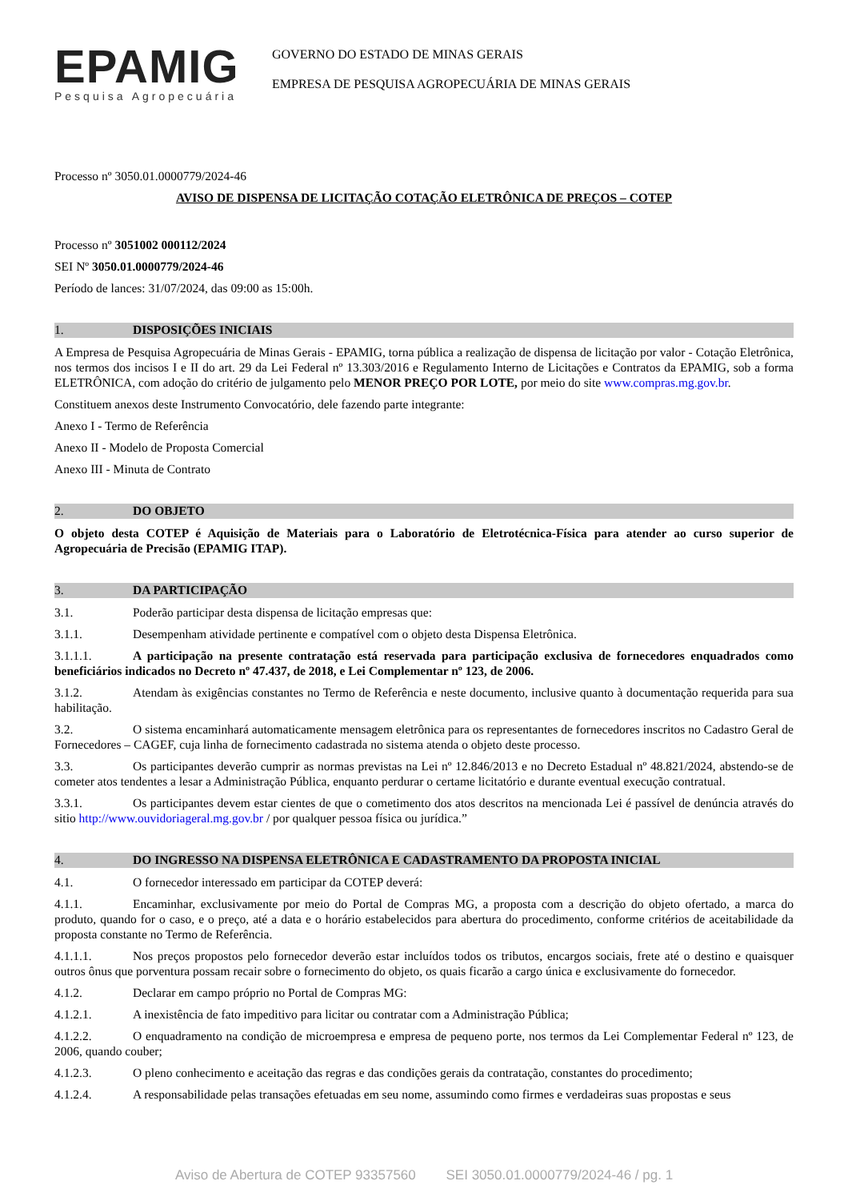EPAMIG
Pesquisa Agropecuária
GOVERNO DO ESTADO DE MINAS GERAIS
EMPRESA DE PESQUISA AGROPECUÁRIA DE MINAS GERAIS
Processo nº 3050.01.0000779/2024-46
AVISO DE DISPENSA DE LICITAÇÃO COTAÇÃO ELETRÔNICA DE PREÇOS – COTEP
Processo nº 3051002 000112/2024
SEI Nº 3050.01.0000779/2024-46
Período de lances: 31/07/2024, das 09:00 as 15:00h.
1. DISPOSIÇÕES INICIAIS
A Empresa de Pesquisa Agropecuária de Minas Gerais - EPAMIG, torna pública a realização de dispensa de licitação por valor - Cotação Eletrônica, nos termos dos incisos I e II do art. 29 da Lei Federal nº 13.303/2016 e Regulamento Interno de Licitações e Contratos da EPAMIG, sob a forma ELETRÔNICA, com adoção do critério de julgamento pelo MENOR PREÇO POR LOTE, por meio do site www.compras.mg.gov.br.
Constituem anexos deste Instrumento Convocatório, dele fazendo parte integrante:
Anexo I - Termo de Referência
Anexo II - Modelo de Proposta Comercial
Anexo III - Minuta de Contrato
2. DO OBJETO
O objeto desta COTEP é Aquisição de Materiais para o Laboratório de Eletrotécnica-Física para atender ao curso superior de Agropecuária de Precisão (EPAMIG ITAP).
3. DA PARTICIPAÇÃO
3.1. Poderão participar desta dispensa de licitação empresas que:
3.1.1. Desempenham atividade pertinente e compatível com o objeto desta Dispensa Eletrônica.
3.1.1.1. A participação na presente contratação está reservada para participação exclusiva de fornecedores enquadrados como beneficiários indicados no Decreto nº 47.437, de 2018, e Lei Complementar nº 123, de 2006.
3.1.2. Atendam às exigências constantes no Termo de Referência e neste documento, inclusive quanto à documentação requerida para sua habilitação.
3.2. O sistema encaminhará automaticamente mensagem eletrônica para os representantes de fornecedores inscritos no Cadastro Geral de Fornecedores – CAGEF, cuja linha de fornecimento cadastrada no sistema atenda o objeto deste processo.
3.3. Os participantes deverão cumprir as normas previstas na Lei nº 12.846/2013 e no Decreto Estadual nº 48.821/2024, abstendo-se de cometer atos tendentes a lesar a Administração Pública, enquanto perdurar o certame licitatório e durante eventual execução contratual.
3.3.1. Os participantes devem estar cientes de que o cometimento dos atos descritos na mencionada Lei é passível de denúncia através do sitio http://www.ouvidoriageral.mg.gov.br / por qualquer pessoa física ou jurídica.”
4. DO INGRESSO NA DISPENSA ELETRÔNICA E CADASTRAMENTO DA PROPOSTA INICIAL
4.1. O fornecedor interessado em participar da COTEP deverá:
4.1.1. Encaminhar, exclusivamente por meio do Portal de Compras MG, a proposta com a descrição do objeto ofertado, a marca do produto, quando for o caso, e o preço, até a data e o horário estabelecidos para abertura do procedimento, conforme critérios de aceitabilidade da proposta constante no Termo de Referência.
4.1.1.1. Nos preços propostos pelo fornecedor deverão estar incluídos todos os tributos, encargos sociais, frete até o destino e quaisquer outros ônus que porventura possam recair sobre o fornecimento do objeto, os quais ficarão a cargo única e exclusivamente do fornecedor.
4.1.2. Declarar em campo próprio no Portal de Compras MG:
4.1.2.1. A inexistência de fato impeditivo para licitar ou contratar com a Administração Pública;
4.1.2.2. O enquadramento na condição de microempresa e empresa de pequeno porte, nos termos da Lei Complementar Federal nº 123, de 2006, quando couber;
4.1.2.3. O pleno conhecimento e aceitação das regras e das condições gerais da contratação, constantes do procedimento;
4.1.2.4. A responsabilidade pelas transações efetuadas em seu nome, assumindo como firmes e verdadeiras suas propostas e seus
Aviso de Abertura de COTEP 93357560 SEI 3050.01.0000779/2024-46 / pg. 1